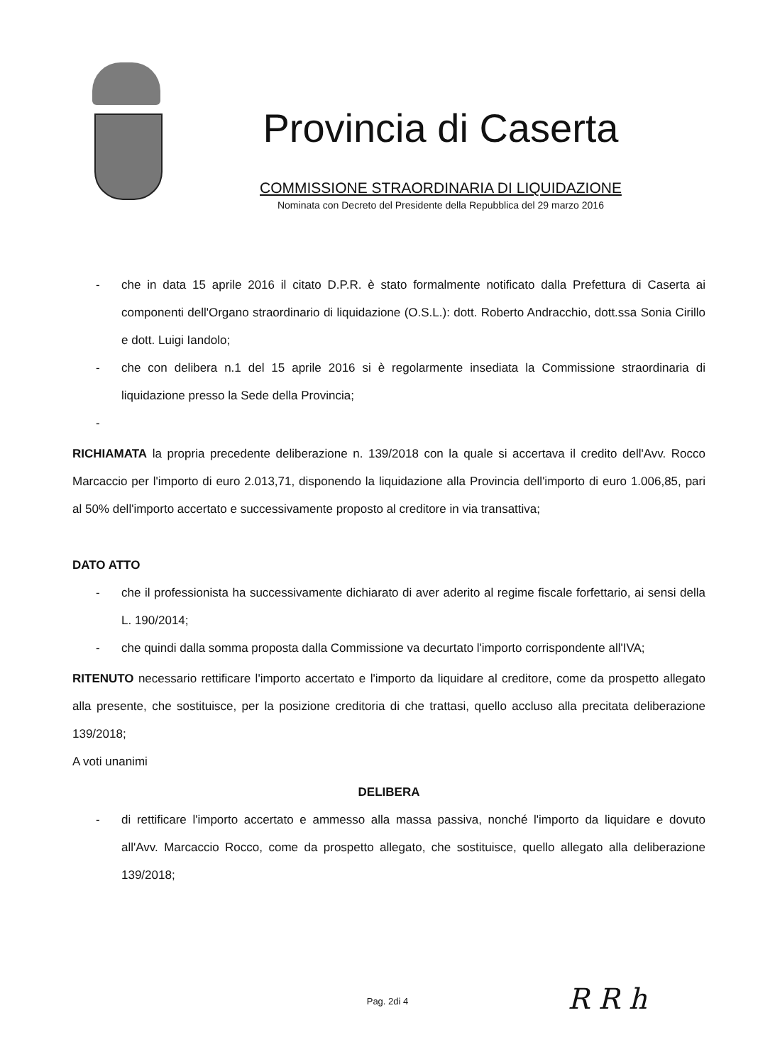Provincia di Caserta
COMMISSIONE STRAORDINARIA DI LIQUIDAZIONE
Nominata con Decreto del Presidente della Repubblica del 29 marzo 2016
- che in data 15 aprile 2016 il citato D.P.R. è stato formalmente notificato dalla Prefettura di Caserta ai componenti dell'Organo straordinario di liquidazione (O.S.L.): dott. Roberto Andracchio, dott.ssa Sonia Cirillo e dott. Luigi Iandolo;
- che con delibera n.1 del 15 aprile 2016 si è regolarmente insediata la Commissione straordinaria di liquidazione presso la Sede della Provincia;
-
RICHIAMATA la propria precedente deliberazione n. 139/2018 con la quale si accertava il credito dell'Avv. Rocco Marcaccio per l'importo di euro 2.013,71, disponendo la liquidazione alla Provincia dell'importo di euro 1.006,85, pari al 50% dell'importo accertato e successivamente proposto al creditore in via transattiva;
DATO ATTO
- che il professionista ha successivamente dichiarato di aver aderito al regime fiscale forfettario, ai sensi della L. 190/2014;
- che quindi dalla somma proposta dalla Commissione va decurtato l'importo corrispondente all'IVA;
RITENUTO necessario rettificare l'importo accertato e l'importo da liquidare al creditore, come da prospetto allegato alla presente, che sostituisce, per la posizione creditoria di che trattasi, quello accluso alla precitata deliberazione 139/2018;
A voti unanimi
DELIBERA
- di rettificare l'importo accertato e ammesso alla massa passiva, nonché l'importo da liquidare e dovuto all'Avv. Marcaccio Rocco, come da prospetto allegato, che sostituisce, quello allegato alla deliberazione 139/2018;
Pag. 2di 4 R R h